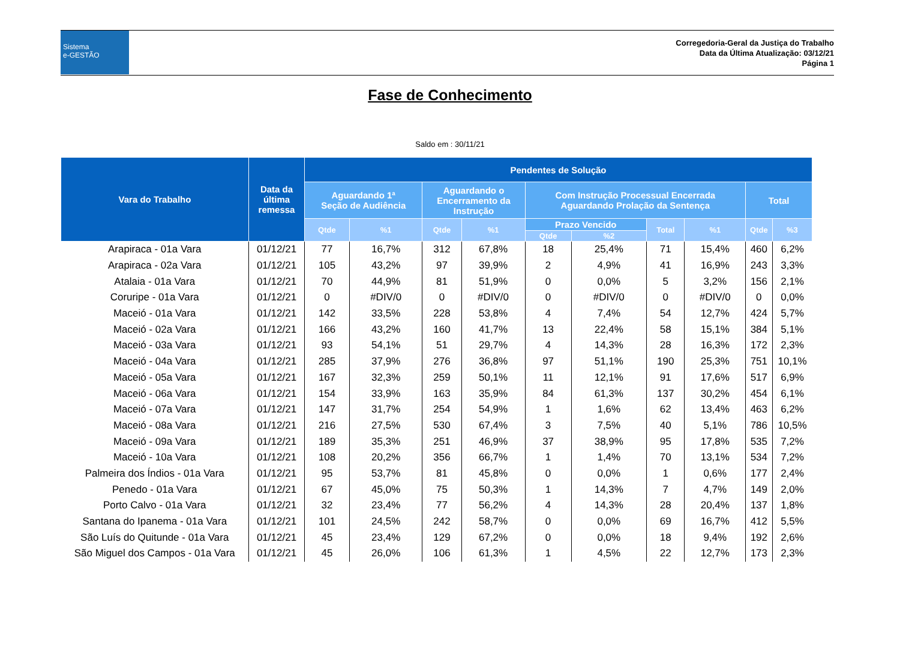Sistema
e-GESTÃO
Corregedoria-Geral da Justiça do Trabalho
Data da Última Atualização: 03/12/21
Página 1
Fase de Conhecimento
Saldo em : 30/11/21
| Vara do Trabalho | Data da última remessa | Pendentes de Solução | | | | | | | | | |
| --- | --- | --- | --- | --- | --- | --- | --- | --- | --- | --- | --- |
| | | Aguardando 1ª Seção de Audiência | | Aguardando o Encerramento da Instrução | | Com Instrução Processual Encerrada Aguardando Prolação da Sentença | | | | Total | |
| | | Qtde | %1 | Qtde | %1 | Prazo Vencido | | Total | %1 | Qtde | %3 |
| | | | | | | Qtde | %2 | | | | |
| Arapiraca - 01a Vara | 01/12/21 | 77 | 16,7% | 312 | 67,8% | 18 | 25,4% | 71 | 15,4% | 460 | 6,2% |
| Arapiraca - 02a Vara | 01/12/21 | 105 | 43,2% | 97 | 39,9% | 2 | 4,9% | 41 | 16,9% | 243 | 3,3% |
| Atalaia - 01a Vara | 01/12/21 | 70 | 44,9% | 81 | 51,9% | 0 | 0,0% | 5 | 3,2% | 156 | 2,1% |
| Coruripe - 01a Vara | 01/12/21 | 0 | #DIV/0 | 0 | #DIV/0 | 0 | #DIV/0 | 0 | #DIV/0 | 0 | 0,0% |
| Maceió - 01a Vara | 01/12/21 | 142 | 33,5% | 228 | 53,8% | 4 | 7,4% | 54 | 12,7% | 424 | 5,7% |
| Maceió - 02a Vara | 01/12/21 | 166 | 43,2% | 160 | 41,7% | 13 | 22,4% | 58 | 15,1% | 384 | 5,1% |
| Maceió - 03a Vara | 01/12/21 | 93 | 54,1% | 51 | 29,7% | 4 | 14,3% | 28 | 16,3% | 172 | 2,3% |
| Maceió - 04a Vara | 01/12/21 | 285 | 37,9% | 276 | 36,8% | 97 | 51,1% | 190 | 25,3% | 751 | 10,1% |
| Maceió - 05a Vara | 01/12/21 | 167 | 32,3% | 259 | 50,1% | 11 | 12,1% | 91 | 17,6% | 517 | 6,9% |
| Maceió - 06a Vara | 01/12/21 | 154 | 33,9% | 163 | 35,9% | 84 | 61,3% | 137 | 30,2% | 454 | 6,1% |
| Maceió - 07a Vara | 01/12/21 | 147 | 31,7% | 254 | 54,9% | 1 | 1,6% | 62 | 13,4% | 463 | 6,2% |
| Maceió - 08a Vara | 01/12/21 | 216 | 27,5% | 530 | 67,4% | 3 | 7,5% | 40 | 5,1% | 786 | 10,5% |
| Maceió - 09a Vara | 01/12/21 | 189 | 35,3% | 251 | 46,9% | 37 | 38,9% | 95 | 17,8% | 535 | 7,2% |
| Maceió - 10a Vara | 01/12/21 | 108 | 20,2% | 356 | 66,7% | 1 | 1,4% | 70 | 13,1% | 534 | 7,2% |
| Palmeira dos Índios - 01a Vara | 01/12/21 | 95 | 53,7% | 81 | 45,8% | 0 | 0,0% | 1 | 0,6% | 177 | 2,4% |
| Penedo - 01a Vara | 01/12/21 | 67 | 45,0% | 75 | 50,3% | 1 | 14,3% | 7 | 4,7% | 149 | 2,0% |
| Porto Calvo - 01a Vara | 01/12/21 | 32 | 23,4% | 77 | 56,2% | 4 | 14,3% | 28 | 20,4% | 137 | 1,8% |
| Santana do Ipanema - 01a Vara | 01/12/21 | 101 | 24,5% | 242 | 58,7% | 0 | 0,0% | 69 | 16,7% | 412 | 5,5% |
| São Luís do Quitunde - 01a Vara | 01/12/21 | 45 | 23,4% | 129 | 67,2% | 0 | 0,0% | 18 | 9,4% | 192 | 2,6% |
| São Miguel dos Campos - 01a Vara | 01/12/21 | 45 | 26,0% | 106 | 61,3% | 1 | 4,5% | 22 | 12,7% | 173 | 2,3% |